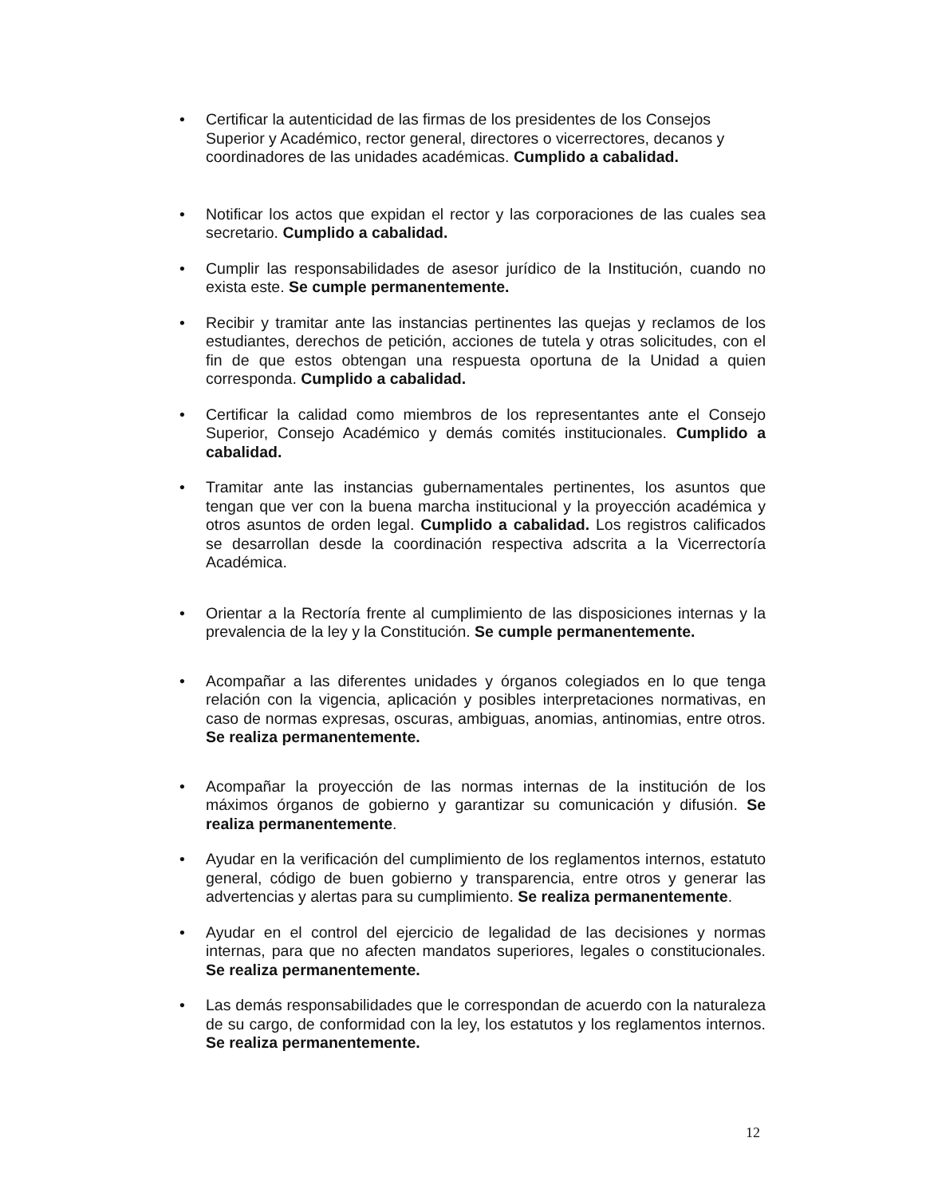• Certificar la autenticidad de las firmas de los presidentes de los Consejos Superior y Académico, rector general, directores o vicerrectores, decanos y coordinadores de las unidades académicas. Cumplido a cabalidad.
• Notificar los actos que expidan el rector y las corporaciones de las cuales sea secretario. Cumplido a cabalidad.
• Cumplir las responsabilidades de asesor jurídico de la Institución, cuando no exista este. Se cumple permanentemente.
• Recibir y tramitar ante las instancias pertinentes las quejas y reclamos de los estudiantes, derechos de petición, acciones de tutela y otras solicitudes, con el fin de que estos obtengan una respuesta oportuna de la Unidad a quien corresponda. Cumplido a cabalidad.
• Certificar la calidad como miembros de los representantes ante el Consejo Superior, Consejo Académico y demás comités institucionales. Cumplido a cabalidad.
• Tramitar ante las instancias gubernamentales pertinentes, los asuntos que tengan que ver con la buena marcha institucional y la proyección académica y otros asuntos de orden legal. Cumplido a cabalidad. Los registros calificados se desarrollan desde la coordinación respectiva adscrita a la Vicerrectoría Académica.
• Orientar a la Rectoría frente al cumplimiento de las disposiciones internas y la prevalencia de la ley y la Constitución. Se cumple permanentemente.
• Acompañar a las diferentes unidades y órganos colegiados en lo que tenga relación con la vigencia, aplicación y posibles interpretaciones normativas, en caso de normas expresas, oscuras, ambiguas, anomias, antinomias, entre otros. Se realiza permanentemente.
• Acompañar la proyección de las normas internas de la institución de los máximos órganos de gobierno y garantizar su comunicación y difusión. Se realiza permanentemente.
• Ayudar en la verificación del cumplimiento de los reglamentos internos, estatuto general, código de buen gobierno y transparencia, entre otros y generar las advertencias y alertas para su cumplimiento. Se realiza permanentemente.
• Ayudar en el control del ejercicio de legalidad de las decisiones y normas internas, para que no afecten mandatos superiores, legales o constitucionales. Se realiza permanentemente.
• Las demás responsabilidades que le correspondan de acuerdo con la naturaleza de su cargo, de conformidad con la ley, los estatutos y los reglamentos internos. Se realiza permanentemente.
12